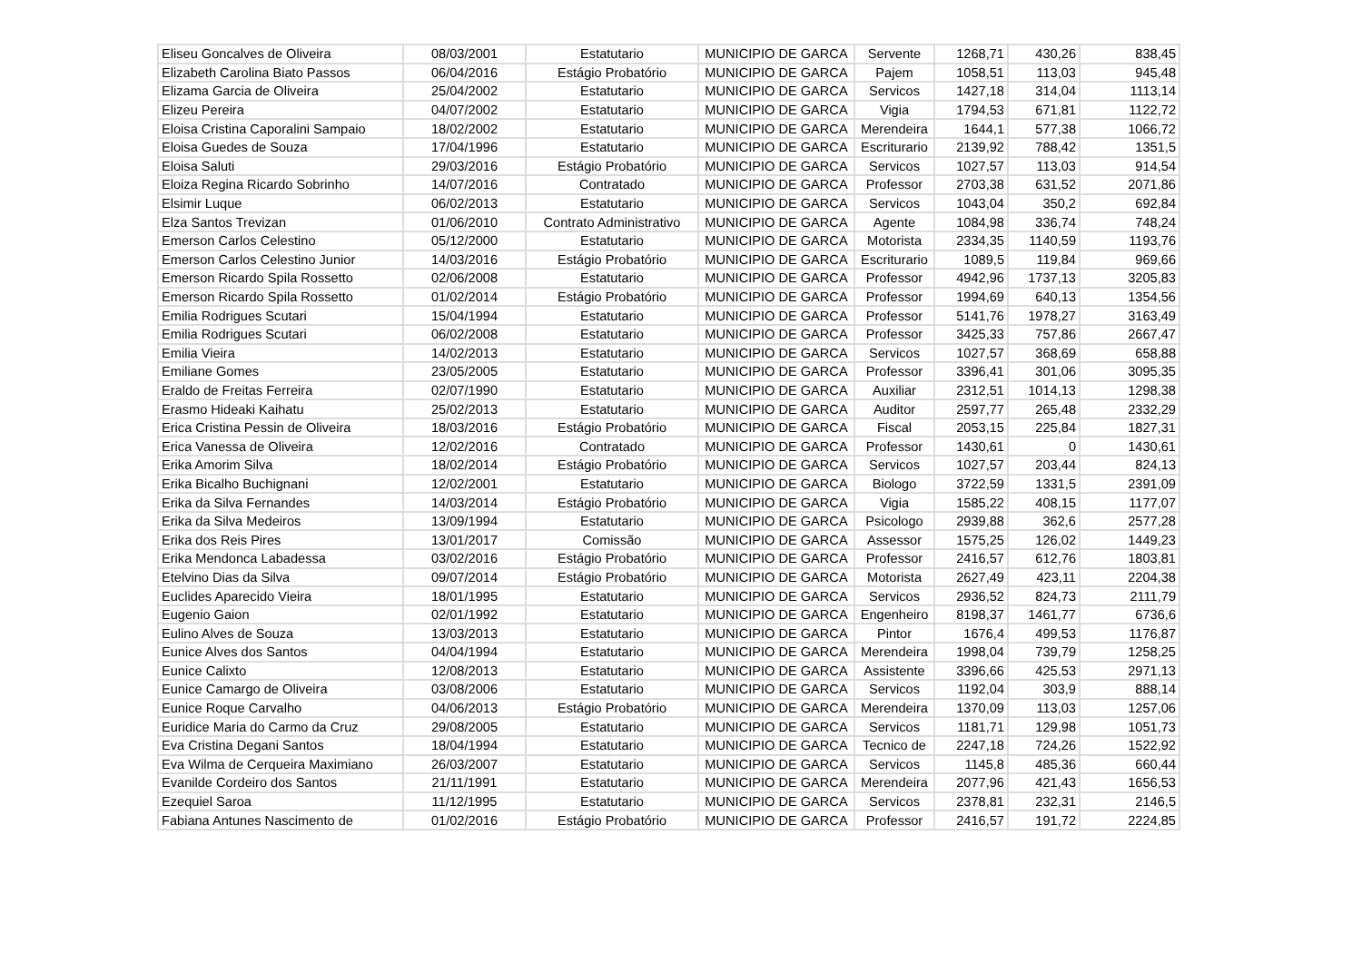| Eliseu Goncalves de Oliveira | 08/03/2001 | Estatutario | MUNICIPIO DE GARCA | Servente | 1268,71 | 430,26 | 838,45 |
| Elizabeth Carolina Biato Passos | 06/04/2016 | Estágio Probatório | MUNICIPIO DE GARCA | Pajem | 1058,51 | 113,03 | 945,48 |
| Elizama Garcia de Oliveira | 25/04/2002 | Estatutario | MUNICIPIO DE GARCA | Servicos | 1427,18 | 314,04 | 1113,14 |
| Elizeu Pereira | 04/07/2002 | Estatutario | MUNICIPIO DE GARCA | Vigia | 1794,53 | 671,81 | 1122,72 |
| Eloisa Cristina Caporalini Sampaio | 18/02/2002 | Estatutario | MUNICIPIO DE GARCA | Merendeira | 1644,1 | 577,38 | 1066,72 |
| Eloisa Guedes de Souza | 17/04/1996 | Estatutario | MUNICIPIO DE GARCA | Escriturario | 2139,92 | 788,42 | 1351,5 |
| Eloisa Saluti | 29/03/2016 | Estágio Probatório | MUNICIPIO DE GARCA | Servicos | 1027,57 | 113,03 | 914,54 |
| Eloiza Regina Ricardo Sobrinho | 14/07/2016 | Contratado | MUNICIPIO DE GARCA | Professor | 2703,38 | 631,52 | 2071,86 |
| Elsimir Luque | 06/02/2013 | Estatutario | MUNICIPIO DE GARCA | Servicos | 1043,04 | 350,2 | 692,84 |
| Elza Santos Trevizan | 01/06/2010 | Contrato Administrativo | MUNICIPIO DE GARCA | Agente | 1084,98 | 336,74 | 748,24 |
| Emerson Carlos Celestino | 05/12/2000 | Estatutario | MUNICIPIO DE GARCA | Motorista | 2334,35 | 1140,59 | 1193,76 |
| Emerson Carlos Celestino Junior | 14/03/2016 | Estágio Probatório | MUNICIPIO DE GARCA | Escriturario | 1089,5 | 119,84 | 969,66 |
| Emerson Ricardo Spila Rossetto | 02/06/2008 | Estatutario | MUNICIPIO DE GARCA | Professor | 4942,96 | 1737,13 | 3205,83 |
| Emerson Ricardo Spila Rossetto | 01/02/2014 | Estágio Probatório | MUNICIPIO DE GARCA | Professor | 1994,69 | 640,13 | 1354,56 |
| Emilia Rodrigues Scutari | 15/04/1994 | Estatutario | MUNICIPIO DE GARCA | Professor | 5141,76 | 1978,27 | 3163,49 |
| Emilia Rodrigues Scutari | 06/02/2008 | Estatutario | MUNICIPIO DE GARCA | Professor | 3425,33 | 757,86 | 2667,47 |
| Emilia Vieira | 14/02/2013 | Estatutario | MUNICIPIO DE GARCA | Servicos | 1027,57 | 368,69 | 658,88 |
| Emiliane Gomes | 23/05/2005 | Estatutario | MUNICIPIO DE GARCA | Professor | 3396,41 | 301,06 | 3095,35 |
| Eraldo de Freitas Ferreira | 02/07/1990 | Estatutario | MUNICIPIO DE GARCA | Auxiliar | 2312,51 | 1014,13 | 1298,38 |
| Erasmo Hideaki Kaihatu | 25/02/2013 | Estatutario | MUNICIPIO DE GARCA | Auditor | 2597,77 | 265,48 | 2332,29 |
| Erica Cristina Pessin de Oliveira | 18/03/2016 | Estágio Probatório | MUNICIPIO DE GARCA | Fiscal | 2053,15 | 225,84 | 1827,31 |
| Erica Vanessa de Oliveira | 12/02/2016 | Contratado | MUNICIPIO DE GARCA | Professor | 1430,61 | 0 | 1430,61 |
| Erika Amorim Silva | 18/02/2014 | Estágio Probatório | MUNICIPIO DE GARCA | Servicos | 1027,57 | 203,44 | 824,13 |
| Erika Bicalho Buchignani | 12/02/2001 | Estatutario | MUNICIPIO DE GARCA | Biologo | 3722,59 | 1331,5 | 2391,09 |
| Erika da Silva Fernandes | 14/03/2014 | Estágio Probatório | MUNICIPIO DE GARCA | Vigia | 1585,22 | 408,15 | 1177,07 |
| Erika da Silva Medeiros | 13/09/1994 | Estatutario | MUNICIPIO DE GARCA | Psicologo | 2939,88 | 362,6 | 2577,28 |
| Erika dos Reis Pires | 13/01/2017 | Comissão | MUNICIPIO DE GARCA | Assessor | 1575,25 | 126,02 | 1449,23 |
| Erika Mendonca Labadessa | 03/02/2016 | Estágio Probatório | MUNICIPIO DE GARCA | Professor | 2416,57 | 612,76 | 1803,81 |
| Etelvino Dias da Silva | 09/07/2014 | Estágio Probatório | MUNICIPIO DE GARCA | Motorista | 2627,49 | 423,11 | 2204,38 |
| Euclides Aparecido Vieira | 18/01/1995 | Estatutario | MUNICIPIO DE GARCA | Servicos | 2936,52 | 824,73 | 2111,79 |
| Eugenio Gaion | 02/01/1992 | Estatutario | MUNICIPIO DE GARCA | Engenheiro | 8198,37 | 1461,77 | 6736,6 |
| Eulino Alves de Souza | 13/03/2013 | Estatutario | MUNICIPIO DE GARCA | Pintor | 1676,4 | 499,53 | 1176,87 |
| Eunice Alves dos Santos | 04/04/1994 | Estatutario | MUNICIPIO DE GARCA | Merendeira | 1998,04 | 739,79 | 1258,25 |
| Eunice Calixto | 12/08/2013 | Estatutario | MUNICIPIO DE GARCA | Assistente | 3396,66 | 425,53 | 2971,13 |
| Eunice Camargo de Oliveira | 03/08/2006 | Estatutario | MUNICIPIO DE GARCA | Servicos | 1192,04 | 303,9 | 888,14 |
| Eunice Roque Carvalho | 04/06/2013 | Estágio Probatório | MUNICIPIO DE GARCA | Merendeira | 1370,09 | 113,03 | 1257,06 |
| Euridice Maria do Carmo da Cruz | 29/08/2005 | Estatutario | MUNICIPIO DE GARCA | Servicos | 1181,71 | 129,98 | 1051,73 |
| Eva Cristina Degani Santos | 18/04/1994 | Estatutario | MUNICIPIO DE GARCA | Tecnico de | 2247,18 | 724,26 | 1522,92 |
| Eva Wilma de Cerqueira Maximiano | 26/03/2007 | Estatutario | MUNICIPIO DE GARCA | Servicos | 1145,8 | 485,36 | 660,44 |
| Evanilde Cordeiro dos Santos | 21/11/1991 | Estatutario | MUNICIPIO DE GARCA | Merendeira | 2077,96 | 421,43 | 1656,53 |
| Ezequiel Saroa | 11/12/1995 | Estatutario | MUNICIPIO DE GARCA | Servicos | 2378,81 | 232,31 | 2146,5 |
| Fabiana Antunes Nascimento de | 01/02/2016 | Estágio Probatório | MUNICIPIO DE GARCA | Professor | 2416,57 | 191,72 | 2224,85 |